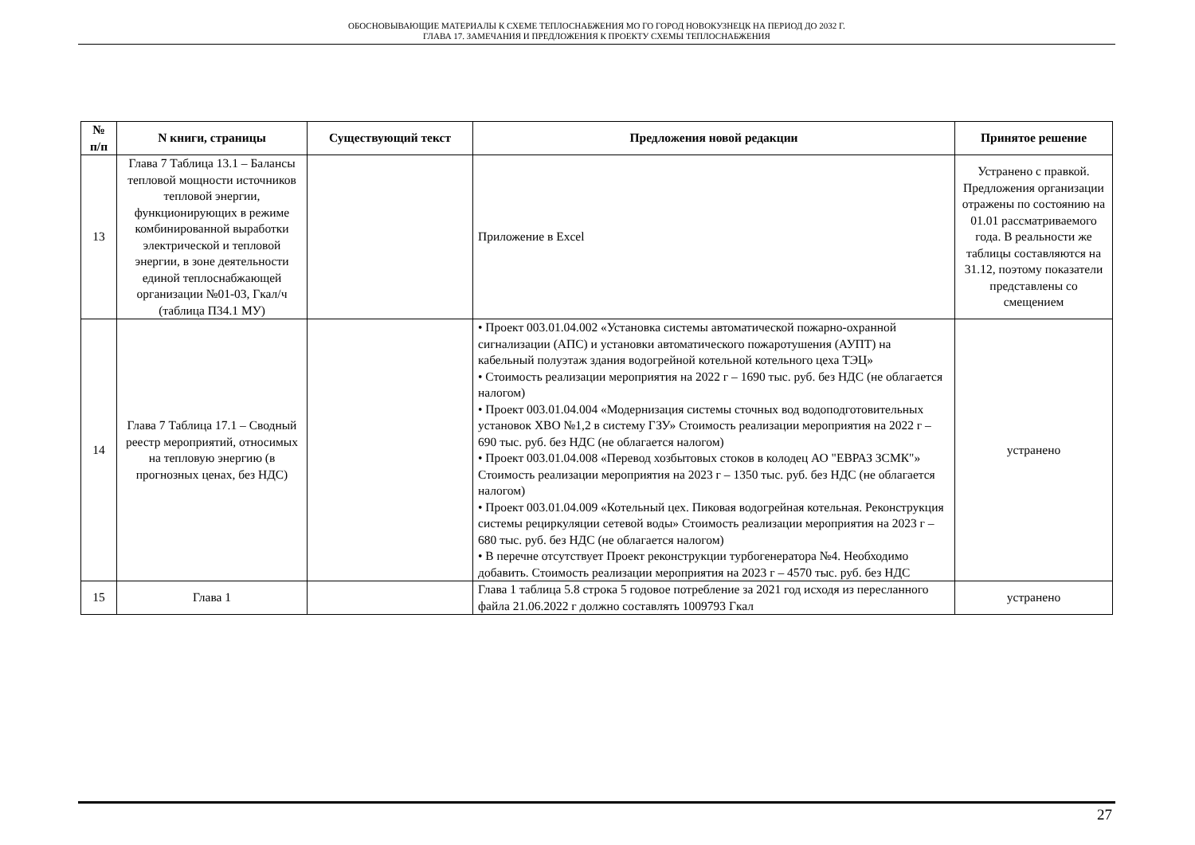ОБОСНОВЫВАЮЩИЕ МАТЕРИАЛЫ К СХЕМЕ ТЕПЛОСНАБЖЕНИЯ МО ГО ГОРОД НОВОКУЗНЕЦК НА ПЕРИОД ДО 2032 Г.
ГЛАВА 17. ЗАМЕЧАНИЯ И ПРЕДЛОЖЕНИЯ К ПРОЕКТУ СХЕМЫ ТЕПЛОСНАБЖЕНИЯ
| № п/п | N книги, страницы | Существующий текст | Предложения новой редакции | Принятое решение |
| --- | --- | --- | --- | --- |
| 13 | Глава 7 Таблица 13.1 – Балансы тепловой мощности источников тепловой энергии, функционирующих в режиме комбинированной выработки электрической и тепловой энергии, в зоне деятельности единой теплоснабжающей организации №01-03, Гкал/ч (таблица П34.1 МУ) | | Приложение в Excel | Устранено с правкой. Предложения организации отражены по состоянию на 01.01 рассматриваемого года. В реальности же таблицы составляются на 31.12, поэтому показатели представлены со смещением |
| 14 | Глава 7 Таблица 17.1 – Сводный реестр мероприятий, относимых на тепловую энергию (в прогнозных ценах, без НДС) | | • Проект 003.01.04.002 «Установка системы автоматической пожарно-охранной сигнализации (АПС) и установки автоматического пожаротушения (АУПТ) на кабельный полуэтаж здания водогрейной котельной котельного цеха ТЭЦ» • Стоимость реализации мероприятия на 2022 г – 1690 тыс. руб. без НДС (не облагается налогом) • Проект 003.01.04.004 «Модернизация системы сточных вод водоподготовительных установок ХВО №1,2 в систему ГЗУ» Стоимость реализации мероприятия на 2022 г – 690 тыс. руб. без НДС (не облагается налогом) • Проект 003.01.04.008 «Перевод хозбытовых стоков в колодец АО "ЕВРАЗ ЗСМК"» Стоимость реализации мероприятия на 2023 г – 1350 тыс. руб. без НДС (не облагается налогом) • Проект 003.01.04.009 «Котельный цех. Пиковая водогрейная котельная. Реконструкция системы рециркуляции сетевой воды» Стоимость реализации мероприятия на 2023 г – 680 тыс. руб. без НДС (не облагается налогом) • В перечне отсутствует Проект реконструкции турбогенератора №4. Необходимо добавить. Стоимость реализации мероприятия на 2023 г – 4570 тыс. руб. без НДС | устранено |
| 15 | Глава 1 | | Глава 1 таблица 5.8 строка 5 годовое потребление за 2021 год исходя из пересланного файла 21.06.2022 г должно составлять 1009793 Гкал | устранено |
27